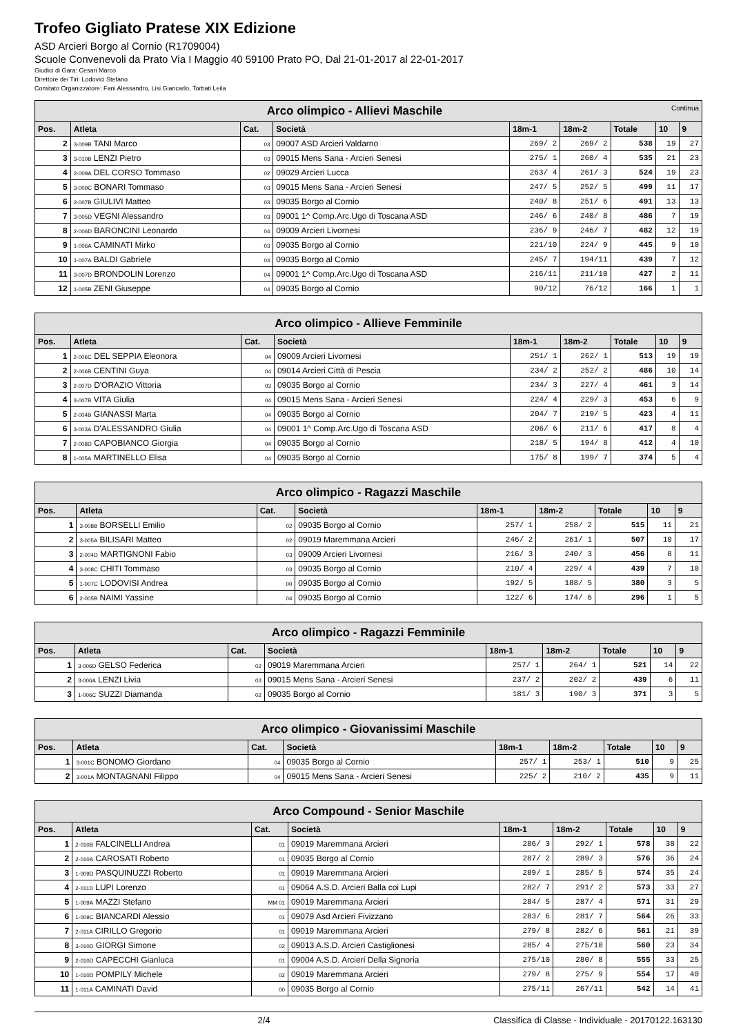Trofeo Gigliato Pratese XIX Edizione
ASD Arcieri Borgo al Cornio (R1709004)
Scuole Convenevoli da Prato Via I Maggio 40 59100 Prato PO, Dal 21-01-2017 al 22-01-2017
Giudici di Gara: Cesari Marco
Direttore dei Tiri: Lodovici Stefano
Comitato Organizzatore: Fani Alessandro, Lisi Giancarlo, Torbati Leila
| Arco olimpico - Allievi Maschile Continua | | | | | | | | |
| Pos. | Atleta | Cat. | Società | 18m-1 | 18m-2 | Totale | 10 | 9 |
| 2 | 3-009B TANI Marco | 03 | 09007 ASD Arcieri Valdarno | 269/ 2 | 269/ 2 | 538 | 19 | 27 |
| 3 | 3-010B LENZI Pietro | 03 | 09015 Mens Sana - Arcieri Senesi | 275/ 1 | 260/ 4 | 535 | 21 | 23 |
| 4 | 2-009A DEL CORSO Tommaso | 02 | 09029 Arcieri Lucca | 263/ 4 | 261/ 3 | 524 | 19 | 23 |
| 5 | 3-009C BONARI Tommaso | 03 | 09015 Mens Sana - Arcieri Senesi | 247/ 5 | 252/ 5 | 499 | 11 | 17 |
| 6 | 2-007B GIULIVI Matteo | 03 | 09035 Borgo al Cornio | 240/ 8 | 251/ 6 | 491 | 13 | 13 |
| 7 | 3-005D VEGNI Alessandro | 03 | 09001 1^ Comp.Arc.Ugo di Toscana ASD | 246/ 6 | 240/ 8 | 486 | 7 | 19 |
| 8 | 2-006D BARONCINI Leonardo | 04 | 09009 Arcieri Livornesi | 236/ 9 | 246/ 7 | 482 | 12 | 19 |
| 9 | 1-006A CAMINATI Mirko | 03 | 09035 Borgo al Cornio | 221/10 | 224/ 9 | 445 | 9 | 10 |
| 10 | 1-007A BALDI Gabriele | 04 | 09035 Borgo al Cornio | 245/ 7 | 194/11 | 439 | 7 | 12 |
| 11 | 3-007D BRONDOLIN Lorenzo | 04 | 09001 1^ Comp.Arc.Ugo di Toscana ASD | 216/11 | 211/10 | 427 | 2 | 11 |
| 12 | 1-005B ZENI Giuseppe | 04 | 09035 Borgo al Cornio | 90/12 | 76/12 | 166 | 1 | 1 |
| Arco olimpico - Allieve Femminile | | | | | | | | |
| Pos. | Atleta | Cat. | Società | 18m-1 | 18m-2 | Totale | 10 | 9 |
| 1 | 2-006C DEL SEPPIA Eleonora | 04 | 09009 Arcieri Livornesi | 251/ 1 | 262/ 1 | 513 | 19 | 19 |
| 2 | 2-006B CENTINI Guya | 04 | 09014 Arcieri Città di Pescia | 234/ 2 | 252/ 2 | 486 | 10 | 14 |
| 3 | 2-007D D'ORAZIO Vittoria | 03 | 09035 Borgo al Cornio | 234/ 3 | 227/ 4 | 461 | 3 | 14 |
| 4 | 3-007B VITA Giulia | 04 | 09015 Mens Sana - Arcieri Senesi | 224/ 4 | 229/ 3 | 453 | 6 | 9 |
| 5 | 2-004B GIANASSI Marta | 04 | 09035 Borgo al Cornio | 204/ 7 | 219/ 5 | 423 | 4 | 11 |
| 6 | 3-003A D'ALESSANDRO Giulia | 04 | 09001 1^ Comp.Arc.Ugo di Toscana ASD | 206/ 6 | 211/ 6 | 417 | 8 | 4 |
| 7 | 2-008D CAPOBIANCO Giorgia | 04 | 09035 Borgo al Cornio | 218/ 5 | 194/ 8 | 412 | 4 | 10 |
| 8 | 1-005A MARTINELLO Elisa | 04 | 09035 Borgo al Cornio | 175/ 8 | 199/ 7 | 374 | 5 | 4 |
| Arco olimpico - Ragazzi Maschile | | | | | | | | |
| Pos. | Atleta | Cat. | Società | 18m-1 | 18m-2 | Totale | 10 | 9 |
| 1 | 3-008B BORSELLI Emilio | 02 | 09035 Borgo al Cornio | 257/ 1 | 258/ 2 | 515 | 11 | 21 |
| 2 | 3-005A BILISARI Matteo | 02 | 09019 Maremmana Arcieri | 246/ 2 | 261/ 1 | 507 | 10 | 17 |
| 3 | 2-004D MARTIGNONI Fabio | 03 | 09009 Arcieri Livornesi | 216/ 3 | 240/ 3 | 456 | 8 | 11 |
| 4 | 3-008C CHITI Tommaso | 03 | 09035 Borgo al Cornio | 210/ 4 | 229/ 4 | 439 | 7 | 10 |
| 5 | 1-007C LODOVISI Andrea | 00 | 09035 Borgo al Cornio | 192/ 5 | 188/ 5 | 380 | 3 | 5 |
| 6 | 2-005B NAIMI Yassine | 04 | 09035 Borgo al Cornio | 122/ 6 | 174/ 6 | 296 | 1 | 5 |
| Arco olimpico - Ragazzi Femminile | | | | | | | | |
| Pos. | Atleta | Cat. | Società | 18m-1 | 18m-2 | Totale | 10 | 9 |
| 1 | 3-006D GELSO Federica | 02 | 09019 Maremmana Arcieri | 257/ 1 | 264/ 1 | 521 | 14 | 22 |
| 2 | 3-006A LENZI Livia | 03 | 09015 Mens Sana - Arcieri Senesi | 237/ 2 | 202/ 2 | 439 | 6 | 11 |
| 3 | 1-006C SUZZI Diamanda | 02 | 09035 Borgo al Cornio | 181/ 3 | 190/ 3 | 371 | 3 | 5 |
| Arco olimpico - Giovanissimi Maschile | | | | | | | | |
| Pos. | Atleta | Cat. | Società | 18m-1 | 18m-2 | Totale | 10 | 9 |
| 1 | 3-001C BONOMO Giordano | 04 | 09035 Borgo al Cornio | 257/ 1 | 253/ 1 | 510 | 9 | 25 |
| 2 | 3-001A MONTAGNANI Filippo | 04 | 09015 Mens Sana - Arcieri Senesi | 225/ 2 | 210/ 2 | 435 | 9 | 11 |
| Arco Compound - Senior Maschile | | | | | | | | |
| Pos. | Atleta | Cat. | Società | 18m-1 | 18m-2 | Totale | 10 | 9 |
| 1 | 2-010B FALCINELLI Andrea | 01 | 09019 Maremmana Arcieri | 286/ 3 | 292/ 1 | 578 | 38 | 22 |
| 2 | 2-010A CAROSATI Roberto | 01 | 09035 Borgo al Cornio | 287/ 2 | 289/ 3 | 576 | 36 | 24 |
| 3 | 1-009D PASQUINUZZI Roberto | 01 | 09019 Maremmana Arcieri | 289/ 1 | 285/ 5 | 574 | 35 | 24 |
| 4 | 2-011D LUPI Lorenzo | 01 | 09064 A.S.D. Arcieri Balla coi Lupi | 282/ 7 | 291/ 2 | 573 | 33 | 27 |
| 5 | 1-009A MAZZI Stefano | MM 01 | 09019 Maremmana Arcieri | 284/ 5 | 287/ 4 | 571 | 31 | 29 |
| 6 | 1-009C BIANCARDI Alessio | 01 | 09079 Asd Arcieri Fivizzano | 283/ 6 | 281/ 7 | 564 | 26 | 33 |
| 7 | 2-011A CIRILLO Gregorio | 01 | 09019 Maremmana Arcieri | 279/ 8 | 282/ 6 | 561 | 21 | 39 |
| 8 | 3-010D GIORGI Simone | 02 | 09013 A.S.D. Arcieri Castiglionesi | 285/ 4 | 275/10 | 560 | 23 | 34 |
| 9 | 2-010D CAPECCHI Gianluca | 01 | 09004 A.S.D. Arcieri Della Signoria | 275/10 | 280/ 8 | 555 | 33 | 25 |
| 10 | 1-010D POMPILY Michele | 02 | 09019 Maremmana Arcieri | 279/ 8 | 275/ 9 | 554 | 17 | 40 |
| 11 | 1-011A CAMINATI David | 00 | 09035 Borgo al Cornio | 275/11 | 267/11 | 542 | 14 | 41 |
2/4 Classifica di Classe - Individuale - 20170122.163130